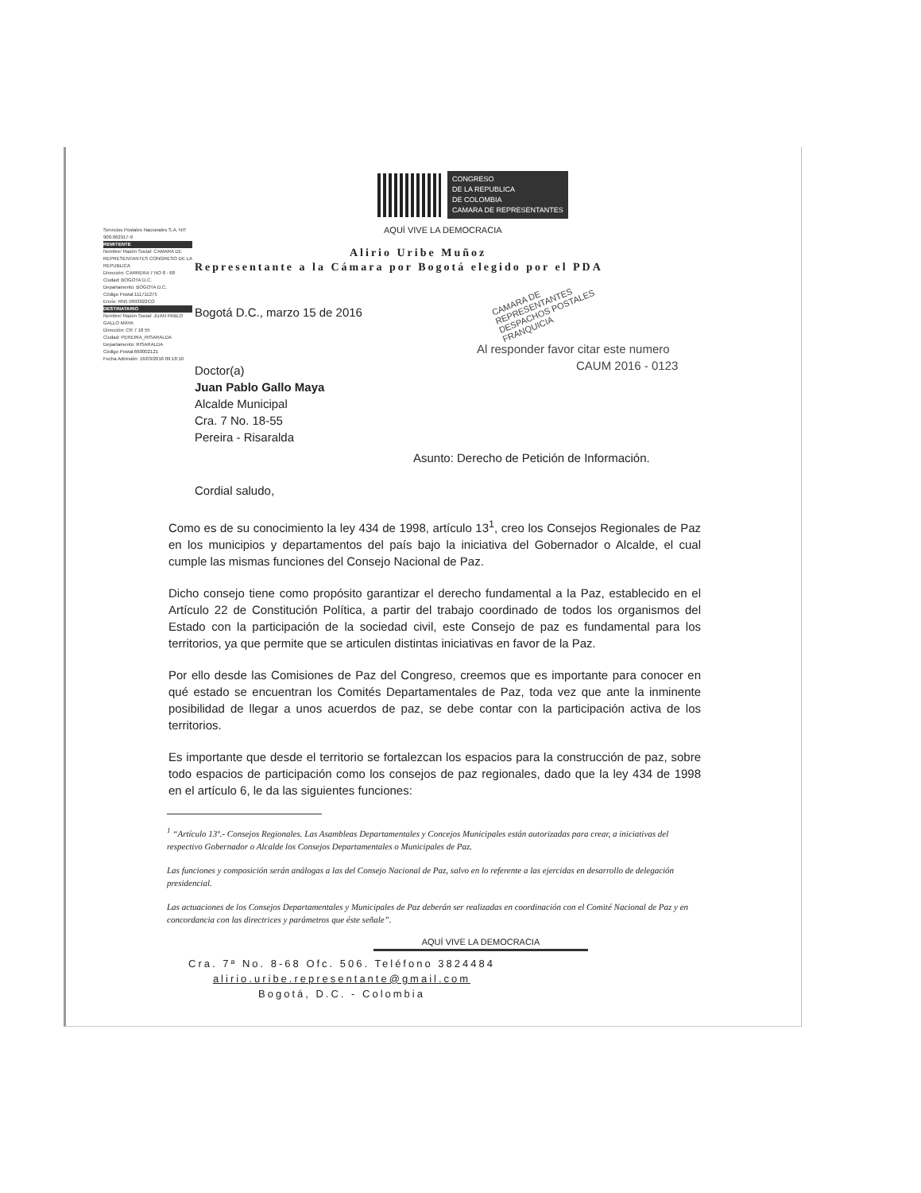Servicios Postales Nacionales S.A. NIT 900.062917-9
REMITENTE
Nombre/ Razón Social: CAMARA DE REPRESENTANTES CONGRESO DE LA REPUBLICA
Dirección: CARRERA 7 NO 8 - 68
Ciudad: BOGOTA D.C.
Departamento: BOGOTA D.C.
Código Postal:111711275
Envío: RN5 0693022CO
DESTINATARIO
Nombre/ Razón Social: JUAN PABLO GALLO MAYA
Dirección: CR 7 18 55
Ciudad: PEREIRA_RISARALDA
Departamento: RISARALDA
Código Postal:660002121
Fecha Admisión: 16/03/2016 09:18:10
CONGRESO
DE LA REPUBLICA
DE COLOMBIA
CAMARA DE REPRESENTANTES
AQUÍ VIVE LA DEMOCRACIA
Alirio Uribe Muñoz
Representante a la Cámara por Bogotá elegido por el PDA
CAMARA DE REPRESENTANTES DESPACHOS POSTALES FRANQUICIA
Bogotá D.C., marzo 15 de 2016
Al responder favor citar este numero
CAUM 2016 - 0123
Doctor(a)
Juan Pablo Gallo Maya
Alcalde Municipal
Cra. 7 No. 18-55
Pereira - Risaralda
Asunto: Derecho de Petición de Información.
Cordial saludo,
Como es de su conocimiento la ley 434 de 1998, artículo 13<sup>1</sup>, creo los Consejos Regionales de Paz en los municipios y departamentos del país bajo la iniciativa del Gobernador o Alcalde, el cual cumple las mismas funciones del Consejo Nacional de Paz.
Dicho consejo tiene como propósito garantizar el derecho fundamental a la Paz, establecido en el Artículo 22 de Constitución Política, a partir del trabajo coordinado de todos los organismos del Estado con la participación de la sociedad civil, este Consejo de paz es fundamental para los territorios, ya que permite que se articulen distintas iniciativas en favor de la Paz.
Por ello desde las Comisiones de Paz del Congreso, creemos que es importante para conocer en qué estado se encuentran los Comités Departamentales de Paz, toda vez que ante la inminente posibilidad de llegar a unos acuerdos de paz, se debe contar con la participación activa de los territorios.
Es importante que desde el territorio se fortalezcan los espacios para la construcción de paz, sobre todo espacios de participación como los consejos de paz regionales, dado que la ley 434 de 1998 en el artículo 6, le da las siguientes funciones:
<sup>1</sup> “Artículo 13º.- Consejos Regionales. Las Asambleas Departamentales y Concejos Municipales están autorizadas para crear, a iniciativas del respectivo Gobernador o Alcalde los Consejos Departamentales o Municipales de Paz.
Las funciones y composición serán análogas a las del Consejo Nacional de Paz, salvo en lo referente a las ejercidas en desarrollo de delegación presidencial.
Las actuaciones de los Consejos Departamentales y Municipales de Paz deberán ser realizadas en coordinación con el Comité Nacional de Paz y en concordancia con las directrices y parámetros que éste señale”.
AQUÍ VIVE LA DEMOCRACIA
Cra. 7ª No. 8-68 Ofc. 506. Teléfono 3824484
alirio.uribe.representante@gmail.com
Bogotá, D.C. - Colombia